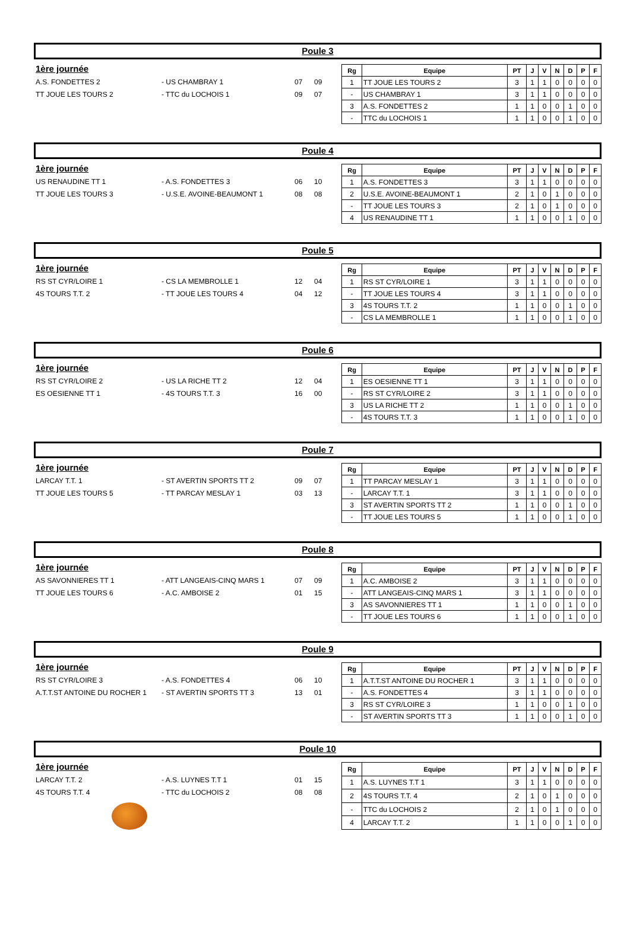Poule 3
1ère journée
A.S. FONDETTES 2 - US CHAMBRAY 1 07 09
TT JOUE LES TOURS 2 - TTC du LOCHOIS 1 09 07
| Rg | Equipe | PT | J | V | N | D | P | F |
| --- | --- | --- | --- | --- | --- | --- | --- | --- |
| 1 | TT JOUE LES TOURS 2 | 3 | 1 | 1 | 0 | 0 | 0 | 0 |
| - | US CHAMBRAY 1 | 3 | 1 | 1 | 0 | 0 | 0 | 0 |
| 3 | A.S. FONDETTES 2 | 1 | 1 | 0 | 0 | 1 | 0 | 0 |
| - | TTC du LOCHOIS 1 | 1 | 1 | 0 | 0 | 1 | 0 | 0 |
Poule 4
1ère journée
US RENAUDINE TT 1 - A.S. FONDETTES 3 06 10
TT JOUE LES TOURS 3 - U.S.E. AVOINE-BEAUMONT 1 08 08
| Rg | Equipe | PT | J | V | N | D | P | F |
| --- | --- | --- | --- | --- | --- | --- | --- | --- |
| 1 | A.S. FONDETTES 3 | 3 | 1 | 1 | 0 | 0 | 0 | 0 |
| 2 | U.S.E. AVOINE-BEAUMONT 1 | 2 | 1 | 0 | 1 | 0 | 0 | 0 |
| - | TT JOUE LES TOURS 3 | 2 | 1 | 0 | 1 | 0 | 0 | 0 |
| 4 | US RENAUDINE TT 1 | 1 | 1 | 0 | 0 | 1 | 0 | 0 |
Poule 5
1ère journée
RS ST CYR/LOIRE 1 - CS LA MEMBROLLE 1 12 04
4S TOURS T.T. 2 - TT JOUE LES TOURS 4 04 12
| Rg | Equipe | PT | J | V | N | D | P | F |
| --- | --- | --- | --- | --- | --- | --- | --- | --- |
| 1 | RS ST CYR/LOIRE 1 | 3 | 1 | 1 | 0 | 0 | 0 | 0 |
| - | TT JOUE LES TOURS 4 | 3 | 1 | 1 | 0 | 0 | 0 | 0 |
| 3 | 4S TOURS T.T. 2 | 1 | 1 | 0 | 0 | 1 | 0 | 0 |
| - | CS LA MEMBROLLE 1 | 1 | 1 | 0 | 0 | 1 | 0 | 0 |
Poule 6
1ère journée
RS ST CYR/LOIRE 2 - US LA RICHE TT 2 12 04
ES OESIENNE TT 1 - 4S TOURS T.T. 3 16 00
| Rg | Equipe | PT | J | V | N | D | P | F |
| --- | --- | --- | --- | --- | --- | --- | --- | --- |
| 1 | ES OESIENNE TT 1 | 3 | 1 | 1 | 0 | 0 | 0 | 0 |
| - | RS ST CYR/LOIRE 2 | 3 | 1 | 1 | 0 | 0 | 0 | 0 |
| 3 | US LA RICHE TT 2 | 1 | 1 | 0 | 0 | 1 | 0 | 0 |
| - | 4S TOURS T.T. 3 | 1 | 1 | 0 | 0 | 1 | 0 | 0 |
Poule 7
1ère journée
LARCAY T.T. 1 - ST AVERTIN SPORTS TT 2 09 07
TT JOUE LES TOURS 5 - TT PARCAY MESLAY 1 03 13
| Rg | Equipe | PT | J | V | N | D | P | F |
| --- | --- | --- | --- | --- | --- | --- | --- | --- |
| 1 | TT PARCAY MESLAY 1 | 3 | 1 | 1 | 0 | 0 | 0 | 0 |
| - | LARCAY T.T. 1 | 3 | 1 | 1 | 0 | 0 | 0 | 0 |
| 3 | ST AVERTIN SPORTS TT 2 | 1 | 1 | 0 | 0 | 1 | 0 | 0 |
| - | TT JOUE LES TOURS 5 | 1 | 1 | 0 | 0 | 1 | 0 | 0 |
Poule 8
1ère journée
AS SAVONNIERES TT 1 - ATT LANGEAIS-CINQ MARS 1 07 09
TT JOUE LES TOURS 6 - A.C. AMBOISE 2 01 15
| Rg | Equipe | PT | J | V | N | D | P | F |
| --- | --- | --- | --- | --- | --- | --- | --- | --- |
| 1 | A.C. AMBOISE 2 | 3 | 1 | 1 | 0 | 0 | 0 | 0 |
| - | ATT LANGEAIS-CINQ MARS 1 | 3 | 1 | 1 | 0 | 0 | 0 | 0 |
| 3 | AS SAVONNIERES TT 1 | 1 | 1 | 0 | 0 | 1 | 0 | 0 |
| - | TT JOUE LES TOURS 6 | 1 | 1 | 0 | 0 | 1 | 0 | 0 |
Poule 9
1ère journée
RS ST CYR/LOIRE 3 - A.S. FONDETTES 4 06 10
A.T.T.ST ANTOINE DU ROCHER 1 - ST AVERTIN SPORTS TT 3 13 01
| Rg | Equipe | PT | J | V | N | D | P | F |
| --- | --- | --- | --- | --- | --- | --- | --- | --- |
| 1 | A.T.T.ST ANTOINE DU ROCHER 1 | 3 | 1 | 1 | 0 | 0 | 0 | 0 |
| - | A.S. FONDETTES 4 | 3 | 1 | 1 | 0 | 0 | 0 | 0 |
| 3 | RS ST CYR/LOIRE 3 | 1 | 1 | 0 | 0 | 1 | 0 | 0 |
| - | ST AVERTIN SPORTS TT 3 | 1 | 1 | 0 | 0 | 1 | 0 | 0 |
Poule 10
1ère journée
LARCAY T.T. 2 - A.S. LUYNES T.T 1 01 15
4S TOURS T.T. 4 - TTC du LOCHOIS 2 08 08
| Rg | Equipe | PT | J | V | N | D | P | F |
| --- | --- | --- | --- | --- | --- | --- | --- | --- |
| 1 | A.S. LUYNES T.T 1 | 3 | 1 | 1 | 0 | 0 | 0 | 0 |
| 2 | 4S TOURS T.T. 4 | 2 | 1 | 0 | 1 | 0 | 0 | 0 |
| - | TTC du LOCHOIS 2 | 2 | 1 | 0 | 1 | 0 | 0 | 0 |
| 4 | LARCAY T.T. 2 | 1 | 1 | 0 | 0 | 1 | 0 | 0 |